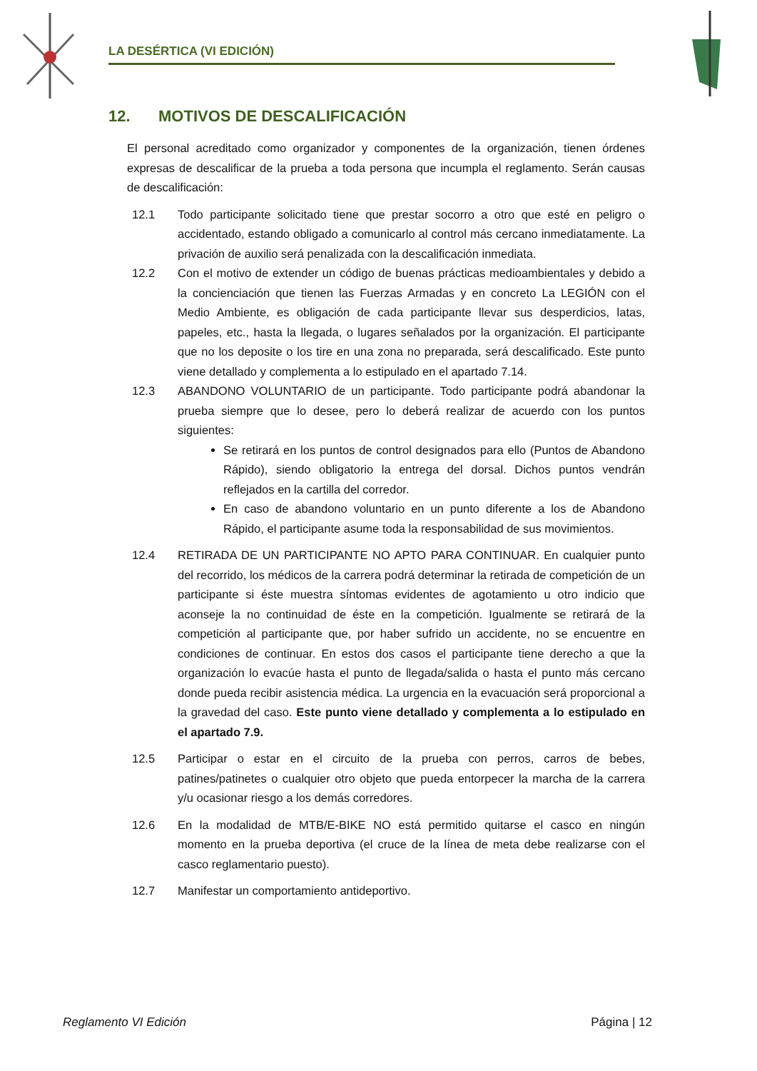LA DESÉRTICA (VI EDICIÓN)
12. MOTIVOS DE DESCALIFICACIÓN
El personal acreditado como organizador y componentes de la organización, tienen órdenes expresas de descalificar de la prueba a toda persona que incumpla el reglamento. Serán causas de descalificación:
12.1 Todo participante solicitado tiene que prestar socorro a otro que esté en peligro o accidentado, estando obligado a comunicarlo al control más cercano inmediatamente. La privación de auxilio será penalizada con la descalificación inmediata.
12.2 Con el motivo de extender un código de buenas prácticas medioambientales y debido a la concienciación que tienen las Fuerzas Armadas y en concreto La LEGIÓN con el Medio Ambiente, es obligación de cada participante llevar sus desperdicios, latas, papeles, etc., hasta la llegada, o lugares señalados por la organización. El participante que no los deposite o los tire en una zona no preparada, será descalificado. Este punto viene detallado y complementa a lo estipulado en el apartado 7.14.
12.3 ABANDONO VOLUNTARIO de un participante. Todo participante podrá abandonar la prueba siempre que lo desee, pero lo deberá realizar de acuerdo con los puntos siguientes:
Se retirará en los puntos de control designados para ello (Puntos de Abandono Rápido), siendo obligatorio la entrega del dorsal. Dichos puntos vendrán reflejados en la cartilla del corredor.
En caso de abandono voluntario en un punto diferente a los de Abandono Rápido, el participante asume toda la responsabilidad de sus movimientos.
12.4 RETIRADA DE UN PARTICIPANTE NO APTO PARA CONTINUAR. En cualquier punto del recorrido, los médicos de la carrera podrá determinar la retirada de competición de un participante si éste muestra síntomas evidentes de agotamiento u otro indicio que aconseje la no continuidad de éste en la competición. Igualmente se retirará de la competición al participante que, por haber sufrido un accidente, no se encuentre en condiciones de continuar. En estos dos casos el participante tiene derecho a que la organización lo evacúe hasta el punto de llegada/salida o hasta el punto más cercano donde pueda recibir asistencia médica. La urgencia en la evacuación será proporcional a la gravedad del caso. Este punto viene detallado y complementa a lo estipulado en el apartado 7.9.
12.5 Participar o estar en el circuito de la prueba con perros, carros de bebes, patines/patinetes o cualquier otro objeto que pueda entorpecer la marcha de la carrera y/u ocasionar riesgo a los demás corredores.
12.6 En la modalidad de MTB/E-BIKE NO está permitido quitarse el casco en ningún momento en la prueba deportiva (el cruce de la línea de meta debe realizarse con el casco reglamentario puesto).
12.7 Manifestar un comportamiento antideportivo.
Reglamento VI Edición Página | 12